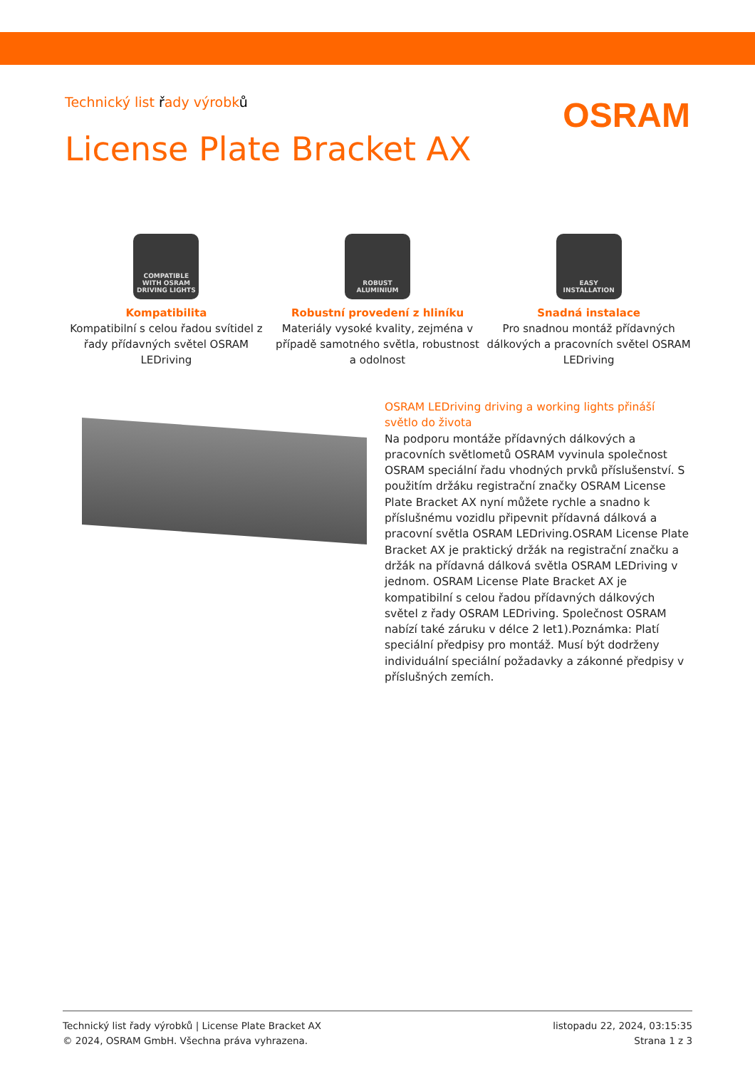Technický list řady výrobků
OSRAM
License Plate Bracket AX
COMPATIBLE
WITH OSRAM
DRIVING LIGHTS
Kompatibilita
Kompatibilní s celou řadou svítidel z řady přídavných světel OSRAM LEDriving
ROBUST
ALUMINIUM
Robustní provedení z hliníku
Materiály vysoké kvality, zejména v případě samotného světla, robustnost a odolnost
EASY
INSTALLATION
Snadná instalace
Pro snadnou montáž přídavných dálkových a pracovních světel OSRAM LEDriving
OSRAM LEDriving driving a working lights přináší světlo do života
Na podporu montáže přídavných dálkových a pracovních světlometů OSRAM vyvinula společnost OSRAM speciální řadu vhodných prvků příslušenství. S použitím držáku registrační značky OSRAM License Plate Bracket AX nyní můžete rychle a snadno k příslušnému vozidlu připevnit přídavná dálková a pracovní světla OSRAM LEDriving.OSRAM License Plate Bracket AX je praktický držák na registrační značku a držák na přídavná dálková světla OSRAM LEDriving v jednom. OSRAM License Plate Bracket AX je kompatibilní s celou řadou přídavných dálkových světel z řady OSRAM LEDriving. Společnost OSRAM nabízí také záruku v délce 2 let1).Poznámka: Platí speciální předpisy pro montáž. Musí být dodrženy individuální speciální požadavky a zákonné předpisy v příslušných zemích.
Technický list řady výrobků | License Plate Bracket AX
© 2024, OSRAM GmbH. Všechna práva vyhrazena.
listopadu 22, 2024, 03:15:35
Strana 1 z 3